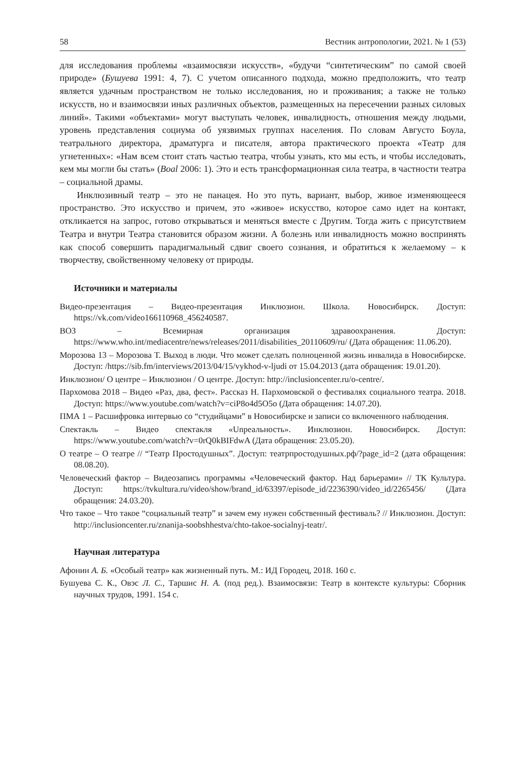58 Вестник антропологии, 2021. № 1 (53)
для исследования проблемы «взаимосвязи искусств», «будучи “синтетическим” по самой своей природе» (Бушуева 1991: 4, 7). С учетом описанного подхода, можно предположить, что театр является удачным пространством не только исследования, но и проживания; а также не только искусств, но и взаимосвязи иных различных объектов, размещенных на пересечении разных силовых линий». Такими «объектами» могут выступать человек, инвалидность, отношения между людьми, уровень представления социума об уязвимых группах населения. По словам Августо Боула, театрального директора, драматурга и писателя, автора практического проекта «Театр для угнетенных»: «Нам всем стоит стать частью театра, чтобы узнать, кто мы есть, и чтобы исследовать, кем мы могли бы стать» (Boal 2006: 1). Это и есть трансформационная сила театра, в частности театра – социальной драмы.
Инклюзивный театр – это не панацея. Но это путь, вариант, выбор, живое изменяющееся пространство. Это искусство и причем, это «живое» искусство, которое само идет на контакт, откликается на запрос, готово открываться и меняться вместе с Другим. Тогда жить с присутствием Театра и внутри Театра становится образом жизни. А болезнь или инвалидность можно воспринять как способ совершить парадигмальный сдвиг своего сознания, и обратиться к желаемому – к творчеству, свойственному человеку от природы.
Источники и материалы
Видео-презентация – Видео-презентация Инклюзион. Школа. Новосибирск. Доступ: https://vk.com/video166110968_456240587.
ВОЗ – Всемирная организация здравоохранения. Доступ: https://www.who.int/mediacentre/news/releases/2011/disabilities_20110609/ru/ (Дата обращения: 11.06.20).
Морозова 13 – Морозова Т. Выход в люди. Что может сделать полноценной жизнь инвалида в Новосибирске. Доступ: /https://sib.fm/interviews/2013/04/15/vykhod-v-ljudi от 15.04.2013 (дата обращения: 19.01.20).
Инклюзион/ О центре – Инклюзион / О центре. Доступ: http://inclusioncenter.ru/o-centre/.
Пархомова 2018 – Видео «Раз, два, фест». Рассказ Н. Пархомовской о фестивалях социального театра. 2018. Доступ: https://www.youtube.com/watch?v=ciP8o4d5O5o (Дата обращения: 14.07.20).
ПМА 1 – Расшифровка интервью со “студийцами” в Новосибирске и записи со включенного наблюдения.
Спектакль – Видео спектакля «Unреальность». Инклюзион. Новосибирск. Доступ: https://www.youtube.com/watch?v=0rQ0kBIFdwA (Дата обращения: 23.05.20).
О театре – О театре // “Театр Простодушных”. Доступ: театрпростодушных.рф/?page_id=2 (дата обращения: 08.08.20).
Человеческий фактор – Видеозапись программы «Человеческий фактор. Над барьерами» // ТК Культура. Доступ: https://tvkultura.ru/video/show/brand_id/63397/episode_id/2236390/video_id/2265456/ (Дата обращения: 24.03.20).
Что такое – Что такое “социальный театр” и зачем ему нужен собственный фестиваль? // Инклюзион. Доступ: http://inclusioncenter.ru/znanija-soobshhestva/chto-takoe-socialnyj-teatr/.
Научная литература
Афонин А. Б. «Особый театр» как жизненный путь. М.: ИД Городец, 2018. 160 с.
Бушуева С. К., Овэс Л. С., Таршис Н. А. (под ред.). Взаимосвязи: Театр в контексте культуры: Сборник научных трудов, 1991. 154 с.